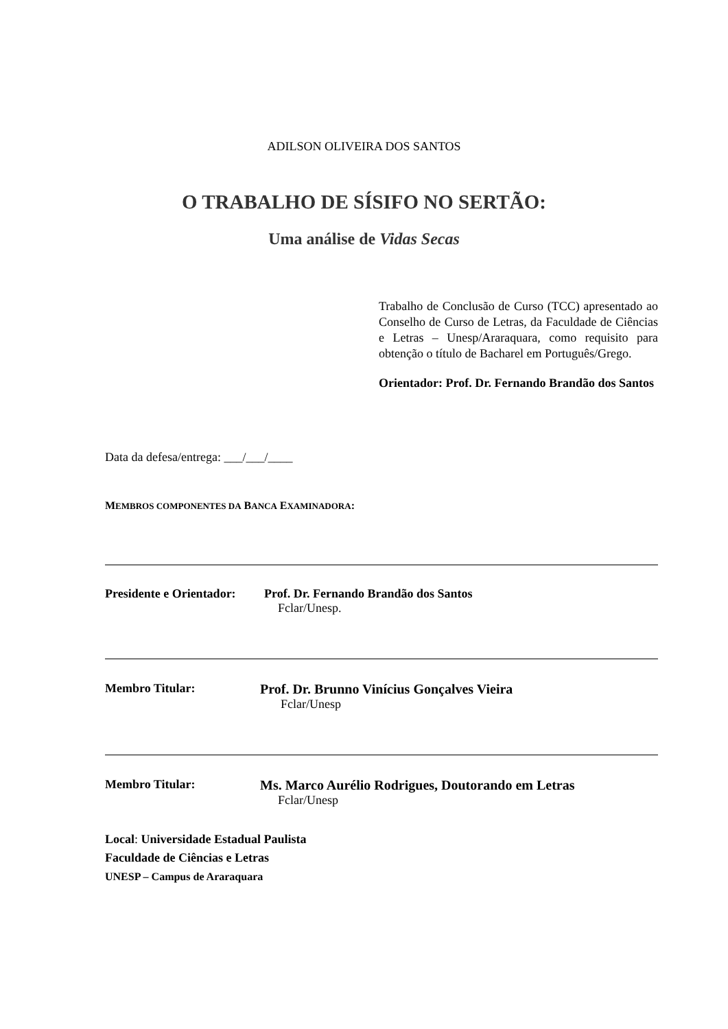ADILSON OLIVEIRA DOS SANTOS
O TRABALHO DE SÍSIFO NO SERTÃO:
Uma análise de Vidas Secas
Trabalho de Conclusão de Curso (TCC) apresentado ao Conselho de Curso de Letras, da Faculdade de Ciências e Letras – Unesp/Araraquara, como requisito para obtenção o título de Bacharel em Português/Grego.
Orientador: Prof. Dr. Fernando Brandão dos Santos
Data da defesa/entrega: ___/___/____
MEMBROS COMPONENTES DA BANCA EXAMINADORA:
Presidente e Orientador: Prof. Dr. Fernando Brandão dos Santos
Fclar/Unesp.
Membro Titular: Prof. Dr. Brunno Vinícius Gonçalves Vieira
Fclar/Unesp
Membro Titular: Ms. Marco Aurélio Rodrigues, Doutorando em Letras
Fclar/Unesp
Local: Universidade Estadual Paulista
Faculdade de Ciências e Letras
UNESP – Campus de Araraquara